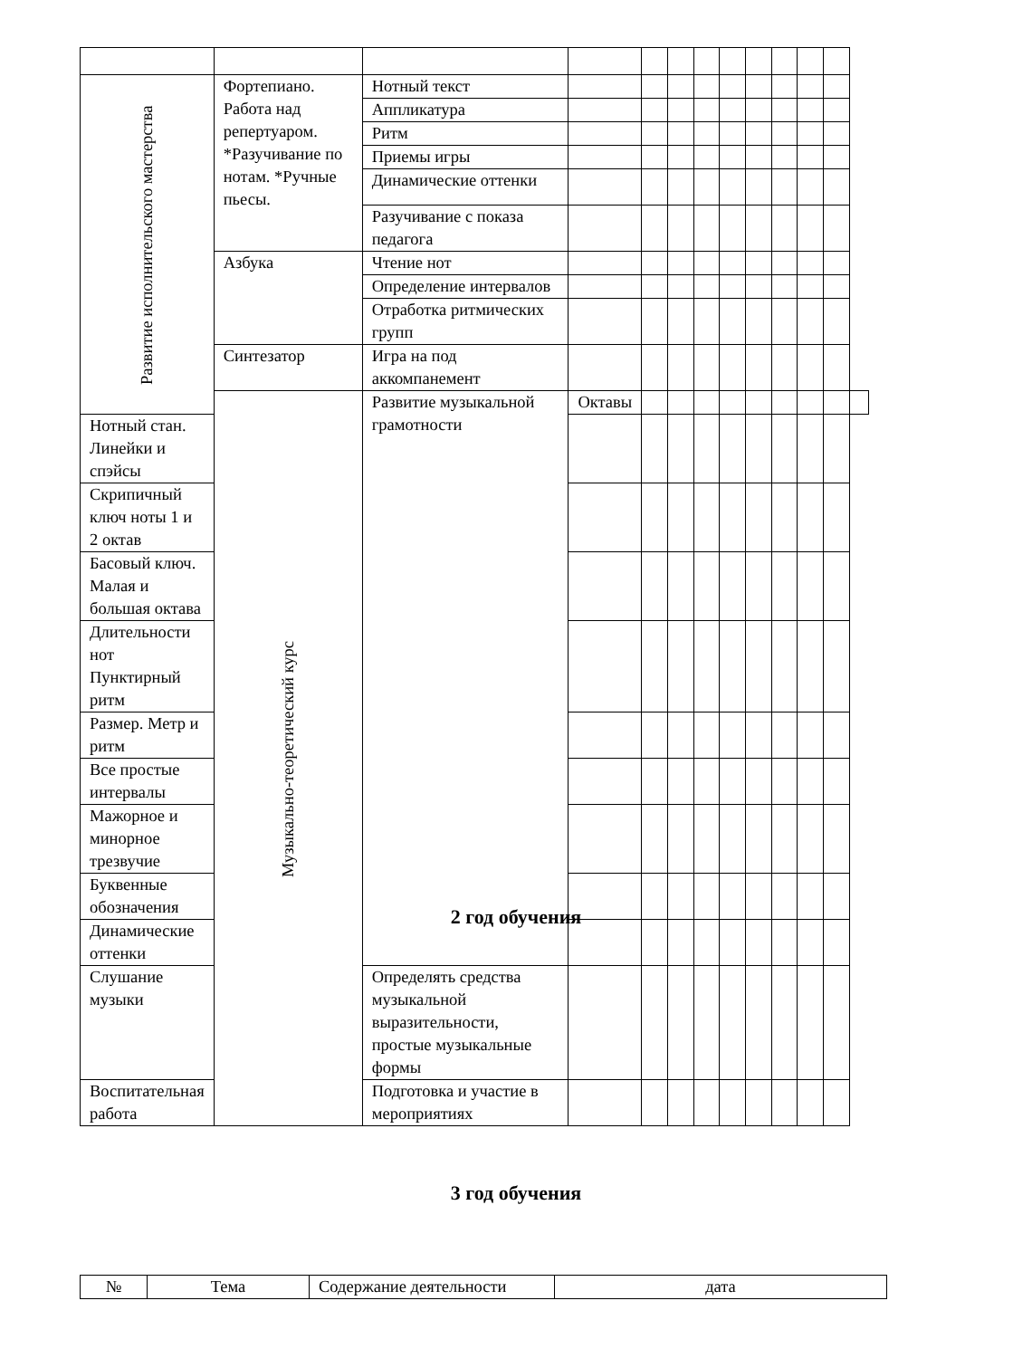| Развитие исполнительского мастерства | Фортепиано. Работа над репертуаром. *Разучивание по нотам. *Ручные пьесы. | Нотный текст | | | | | | | | | | |
| | | Аппликатура | | | | | | | | | | |
| | | Ритм | | | | | | | | | | |
| | | Приемы игры | | | | | | | | | | |
| | | Динамические оттенки | | | | | | | | | | |
| | | Разучивание с показа педагога | | | | | | | | | | |
| | Азбука | Чтение нот | | | | | | | | | | |
| | | Определение интервалов | | | | | | | | | | |
| | | Отработка ритмических групп | | | | | | | | | | |
| | Синтезатор | Игра на под аккомпанемент | | | | | | | | | | |
| | Музыкально-теоретический курс | Развитие музыкальной грамотности | Октавы | | | | | | | | | |
| Нотный стан. Линейки и спэйсы | | | | | | | | | | | | |
| Скрипичный ключ ноты 1 и 2 октав | | | | | | | | | | | | |
| Басовый ключ. Малая и большая октава | | | | | | | | | | | | |
| Длительности нот Пунктирный ритм | | | | | | | | | | | | |
| Размер. Метр и ритм | | | | | | | | | | | | |
| Все простые интервалы | | | | | | | | | | | | |
| Мажорное и минорное трезвучие | | | | | | | | | | | | |
| Буквенные обозначения | | | | | | | | | | | | |
| Динамические оттенки | | | | | | | | | | | | |
| Слушание музыки | | Определять средства музыкальной выразительности, простые музыкальные формы | | | | | | | | | | |
| Воспитательная работа | | Подготовка и участие в мероприятиях | | | | | | | | | | |
2 год обучения
3 год обучения
| № | Тема | Содержание деятельности | дата |